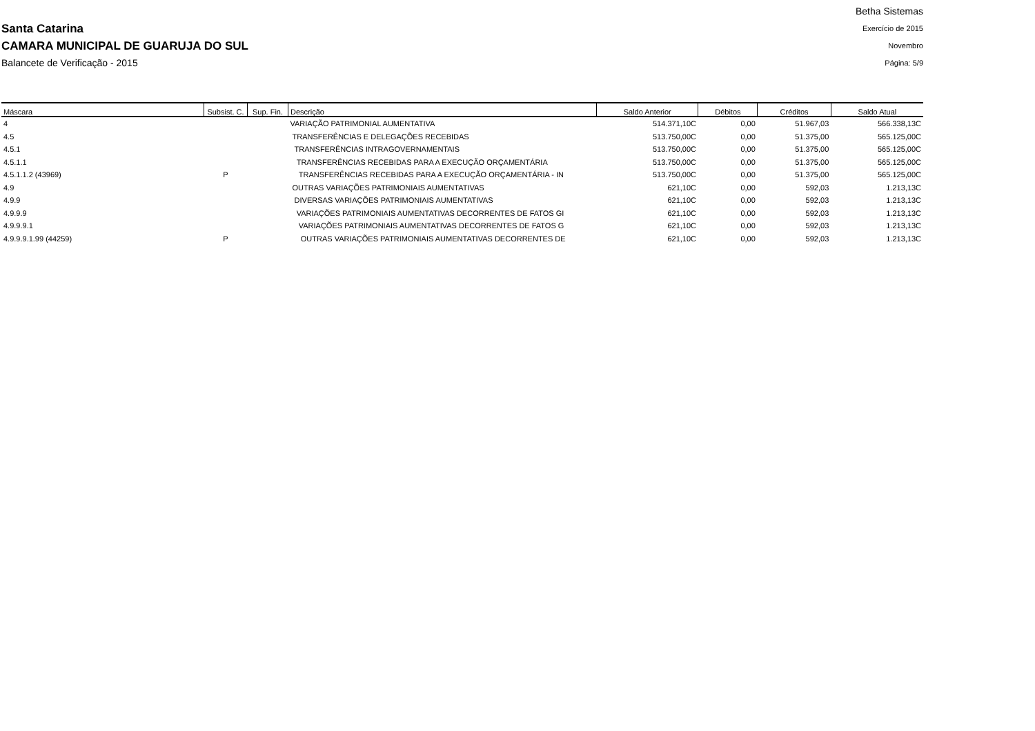Santa Catarina
CAMARA MUNICIPAL DE GUARUJA DO SUL
Balancete de Verificação - 2015
Betha Sistemas
Exercício de 2015
Novembro
Página: 5/9
| Máscara | Subsist. C. | Sup. Fin. | Descrição | Saldo Anterior | Débitos | Créditos | Saldo Atual |
| --- | --- | --- | --- | --- | --- | --- | --- |
| 4 | | | VARIAÇÃO PATRIMONIAL AUMENTATIVA | 514.371,10C | 0,00 | 51.967,03 | 566.338,13C |
| 4.5 | | | TRANSFERÊNCIAS E DELEGAÇÕES RECEBIDAS | 513.750,00C | 0,00 | 51.375,00 | 565.125,00C |
| 4.5.1 | | | TRANSFERÊNCIAS INTRAGOVERNAMENTAIS | 513.750,00C | 0,00 | 51.375,00 | 565.125,00C |
| 4.5.1.1 | | | TRANSFERÊNCIAS RECEBIDAS PARA A EXECUÇÃO ORÇAMENTÁRIA | 513.750,00C | 0,00 | 51.375,00 | 565.125,00C |
| 4.5.1.1.2 (43969) | P | | TRANSFERÊNCIAS RECEBIDAS PARA A EXECUÇÃO ORÇAMENTÁRIA - IN | 513.750,00C | 0,00 | 51.375,00 | 565.125,00C |
| 4.9 | | | OUTRAS VARIAÇÕES PATRIMONIAIS AUMENTATIVAS | 621,10C | 0,00 | 592,03 | 1.213,13C |
| 4.9.9 | | | DIVERSAS VARIAÇÕES PATRIMONIAIS AUMENTATIVAS | 621,10C | 0,00 | 592,03 | 1.213,13C |
| 4.9.9.9 | | | VARIAÇÕES PATRIMONIAIS AUMENTATIVAS DECORRENTES DE FATOS GI | 621,10C | 0,00 | 592,03 | 1.213,13C |
| 4.9.9.9.1 | | | VARIAÇÕES PATRIMONIAIS AUMENTATIVAS DECORRENTES DE FATOS G | 621,10C | 0,00 | 592,03 | 1.213,13C |
| 4.9.9.9.1.99 (44259) | P | | OUTRAS VARIAÇÕES PATRIMONIAIS AUMENTATIVAS DECORRENTES DE | 621,10C | 0,00 | 592,03 | 1.213,13C |